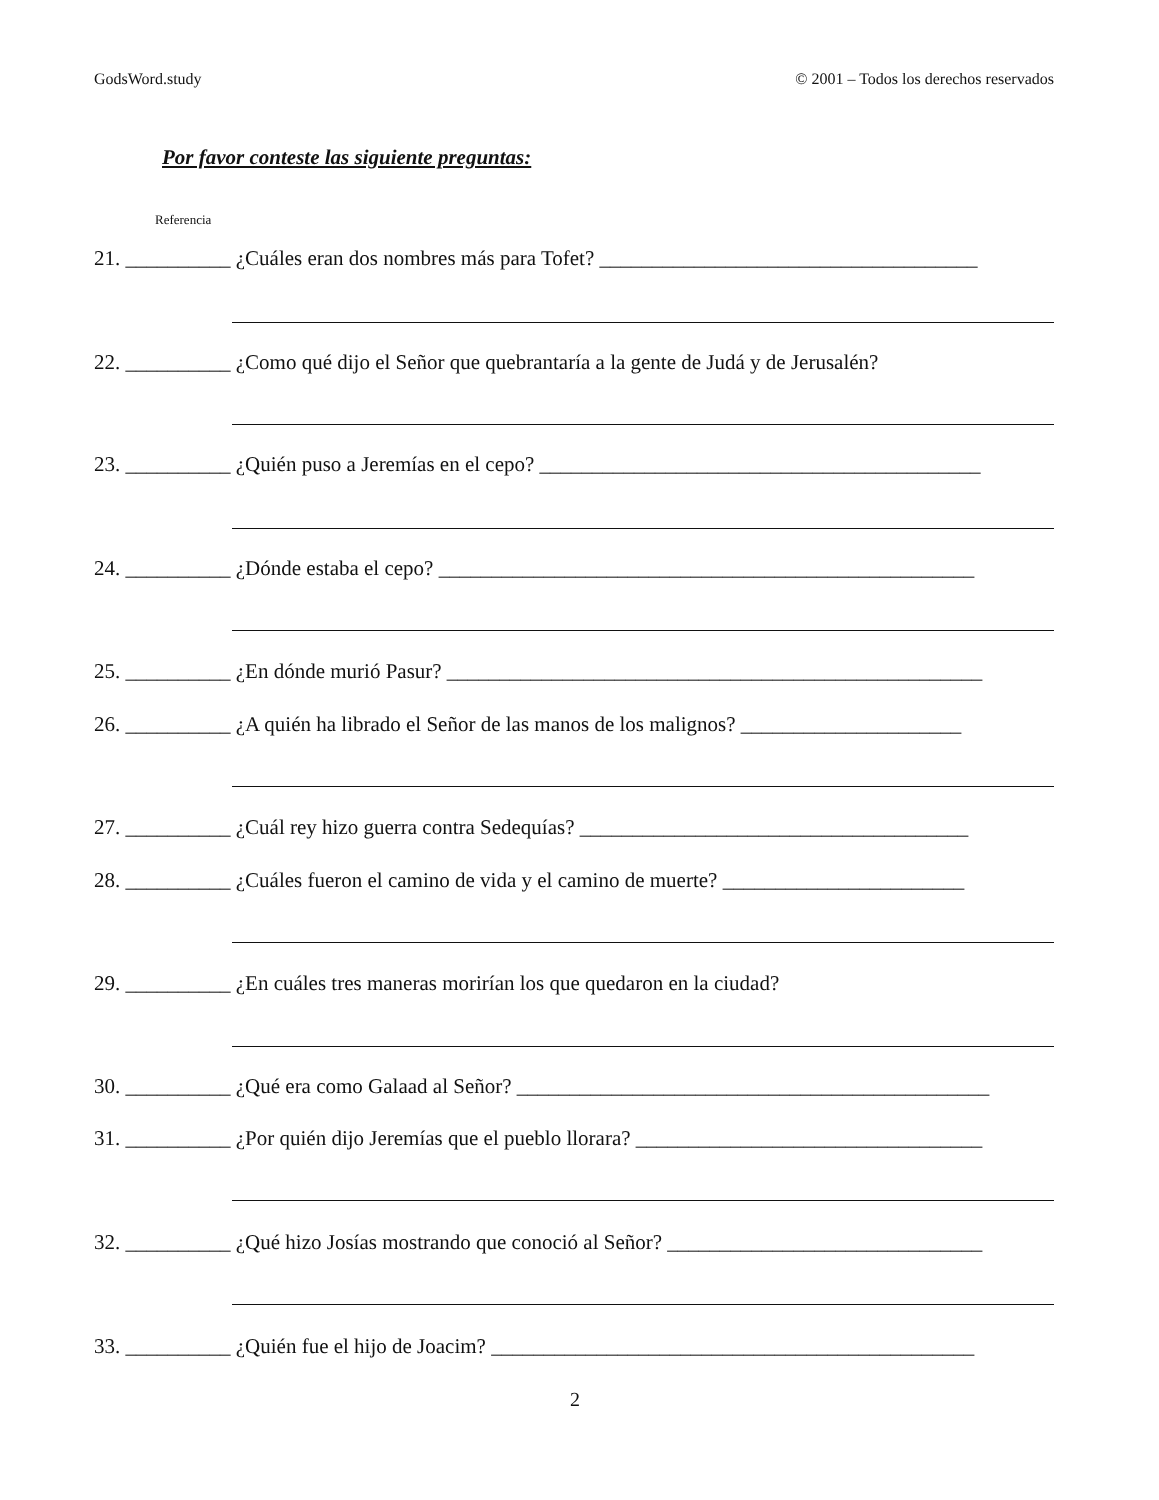GodsWord.study © 2001 – Todos los derechos reservados
Por favor conteste las siguiente preguntas:
Referencia
21. __________ ¿Cuáles eran dos nombres más para Tofet? ____________________________________
22. __________ ¿Como qué dijo el Señor que quebrantaría a la gente de Judá y de Jerusalén?
23. __________ ¿Quién puso a Jeremías en el cepo? __________________________________________
24. __________ ¿Dónde estaba el cepo? ___________________________________________________
25. __________ ¿En dónde murió Pasur? ___________________________________________________
26. __________ ¿A quién ha librado el Señor de las manos de los malignos? _____________________
27. __________ ¿Cuál rey hizo guerra contra Sedequías? _____________________________________
28. __________ ¿Cuáles fueron el camino de vida y el camino de muerte? _______________________
29. __________ ¿En cuáles tres maneras morirían los que quedaron en la ciudad?
30. __________ ¿Qué era como Galaad al Señor? _____________________________________________
31. __________ ¿Por quién dijo Jeremías que el pueblo llorara? _________________________________
32. __________ ¿Qué hizo Josías mostrando que conoció al Señor? ______________________________
33. __________ ¿Quién fue el hijo de Joacim? ______________________________________________
2